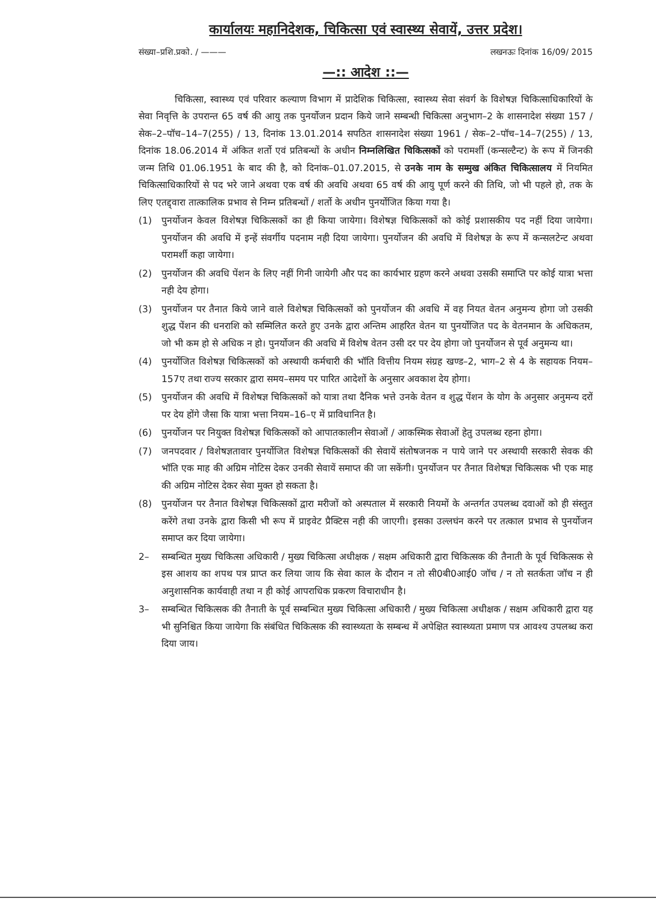कार्यालयः महानिदेशक, चिकित्सा एवं स्वास्थ्य सेवायें, उत्तर प्रदेश।
संख्या–प्रशि.प्रको. / ——— लखनऊः दिनांक 16/09/ 2015
—:: आदेश ::—
चिकित्सा, स्वास्थ्य एवं परिवार कल्याण विभाग में प्रादेशिक चिकित्सा, स्वास्थ्य सेवा संवर्ग के विशेषज्ञ चिकित्साधिकारियों के सेवा निवृत्ति के उपरान्त 65 वर्ष की आयु तक पुनर्योजन प्रदान किये जाने सम्बन्धी चिकित्सा अनुभाग–2 के शासनादेश संख्या 157 / सेक–2–पॉच–14–7(255) / 13, दिनांक 13.01.2014 सपठित शासनादेश संख्या 1961 / सेक–2–पॉच–14–7(255) / 13, दिनांक 18.06.2014 में अंकित शर्तो एवं प्रतिबन्धों के अधीन निम्नलिखित चिकित्सकों को परामर्शी (कन्सल्टैन्ट) के रूप में जिनकी जन्म तिथि 01.06.1951 के बाद की है, को दिनांक–01.07.2015, से उनके नाम के सम्मुख अंकित चिकित्सालय में नियमित चिकित्साधिकारियों से पद भरे जाने अथवा एक वर्ष की अवधि अथवा 65 वर्ष की आयु पूर्ण करने की तिथि, जो भी पहले हो, तक के लिए एतद्द्वारा तात्कालिक प्रभाव से निम्न प्रतिबन्धों / शर्तो के अधीन पुनर्योजित किया गया है।
(1) पुनर्योजन केवल विशेषज्ञ चिकित्सकों का ही किया जायेगा। विशेषज्ञ चिकित्सकों को कोई प्रशासकीय पद नहीं दिया जायेगा। पुनर्योजन की अवधि में इन्हें संवर्गीय पदनाम नही दिया जायेगा। पुनर्योजन की अवधि में विशेषज्ञ के रूप में कन्सलटेन्ट अथवा परामर्शी कहा जायेगा।
(2) पुनर्योजन की अवधि पेंशन के लिए नहीं गिनी जायेगी और पद का कार्यभार ग्रहण करने अथवा उसकी समाप्ति पर कोई यात्रा भत्ता नही देय होगा।
(3) पुनर्योजन पर तैनात किये जाने वाले विशेषज्ञ चिकित्सकों को पुनर्योजन की अवधि में वह नियत वेतन अनुमन्य होगा जो उसकी शुद्ध पेंशन की धनराशि को सम्मिलित करते हुए उनके द्वारा अन्तिम आहरित वेतन या पुनर्योजित पद के वेतनमान के अधिकतम, जो भी कम हो से अधिक न हो। पुनर्योजन की अवधि में विशेष वेतन उसी दर पर देय होगा जो पुनर्योजन से पूर्व अनुमन्य था।
(4) पुनर्योजित विशेषज्ञ चिकित्सकों को अस्थायी कर्मचारी की भॉति वित्तीय नियम संग्रह खण्ड–2, भाग–2 से 4 के सहायक नियम–157ए तथा राज्य सरकार द्वारा समय–समय पर पारित आदेशों के अनुसार अवकाश देय होगा।
(5) पुनर्योजन की अवधि में विशेषज्ञ चिकित्सकों को यात्रा तथा दैनिक भत्ते उनके वेतन व शुद्ध पेंशन के योग के अनुसार अनुमन्य दरों पर देय होंगे जैसा कि यात्रा भत्ता नियम–16–ए में प्राविधानित है।
(6) पुनर्योजन पर नियुक्त विशेषज्ञ चिकित्सकों को आपातकालीन सेवाओं / आकस्मिक सेवाओं हेतु उपलब्ध रहना होगा।
(7) जनपदवार / विशेषज्ञतावार पुनर्योजित विशेषज्ञ चिकित्सकों की सेवायें संतोषजनक न पाये जाने पर अस्थायी सरकारी सेवक की भॉति एक माह की अग्रिम नोटिस देकर उनकी सेवायें समाप्त की जा सकेंगी। पुनर्योजन पर तैनात विशेषज्ञ चिकित्सक भी एक माह की अग्रिम नोटिस देकर सेवा मुक्त हो सकता है।
(8) पुनर्योजन पर तैनात विशेषज्ञ चिकित्सकों द्वारा मरीजों को अस्पताल में सरकारी नियमों के अन्तर्गत उपलब्ध दवाओं को ही संस्तुत करेंगे तथा उनके द्वारा किसी भी रूप में प्राइवेट प्रैक्टिस नही की जाएगी। इसका उल्लघंन करने पर तत्काल प्रभाव से पुनर्योजन समाप्त कर दिया जायेगा।
2– सम्बन्धित मुख्य चिकित्सा अधिकारी / मुख्य चिकित्सा अधीक्षक / सक्षम अधिकारी द्वारा चिकित्सक की तैनाती के पूर्व चिकित्सक से इस आशय का शपथ पत्र प्राप्त कर लिया जाय कि सेवा काल के दौरान न तो सी0बी0आई0 जॉच / न तो सतर्कता जॉच न ही अनुशासनिक कार्यवाही तथा न ही कोई आपराधिक प्रकरण विचाराधीन है।
3– सम्बन्धित चिकित्सक की तैनाती के पूर्व सम्बन्धित मुख्य चिकित्सा अधिकारी / मुख्य चिकित्सा अधीक्षक / सक्षम अधिकारी द्वारा यह भी सुनिश्चित किया जायेगा कि संबंधित चिकित्सक की स्वास्थ्यता के सम्बन्ध में अपेक्षित स्वास्थ्यता प्रमाण पत्र आवश्य उपलब्ध करा दिया जाय।